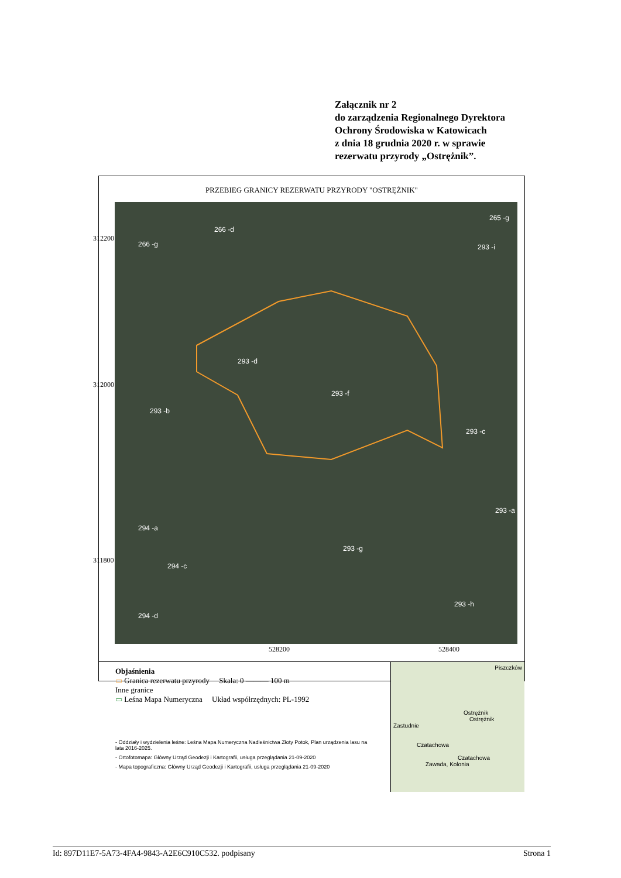Załącznik nr 2
do zarządzenia Regionalnego Dyrektora
Ochrony Środowiska w Katowicach
z dnia 18 grudnia 2020 r. w sprawie
rezerwatu przyrody „Ostrężnik”.
PRZEBIEG GRANICY REZERWATU PRZYRODY "OSTRĘŻNIK"
266 -d
266 -g
265 -g
293 -i
293 -d
293 -f
293 -b
293 -c
293 -a
294 -a
293 -g
294 -c
293 -h
294 -d
312200
312000
311800
528200 528400
Objaśnienia
▭ Granica rezerwatu przyrody Skala: 0 ——— 100 m
Inne granice
▭ Leśna Mapa Numeryczna Układ współrzędnych: PL-1992
- Oddziały i wydzielenia leśne: Leśna Mapa Numeryczna Nadleśnictwa Złoty Potok, Plan urządzenia lasu na lata 2016-2025.
- Ortofotomapa: Główny Urząd Geodezji i Kartografii, usługa przeglądania 21-09-2020
- Mapa topograficzna: Główny Urząd Geodezji i Kartografii, usługa przeglądania 21-09-2020
Piszczków
Ostrężnik
Ostrężnik
Zastudnie
Czatachowa
Czatachowa
Zawada, Kolonia
Id: 897D11E7-5A73-4FA4-9843-A2E6C910C532. podpisany Strona 1